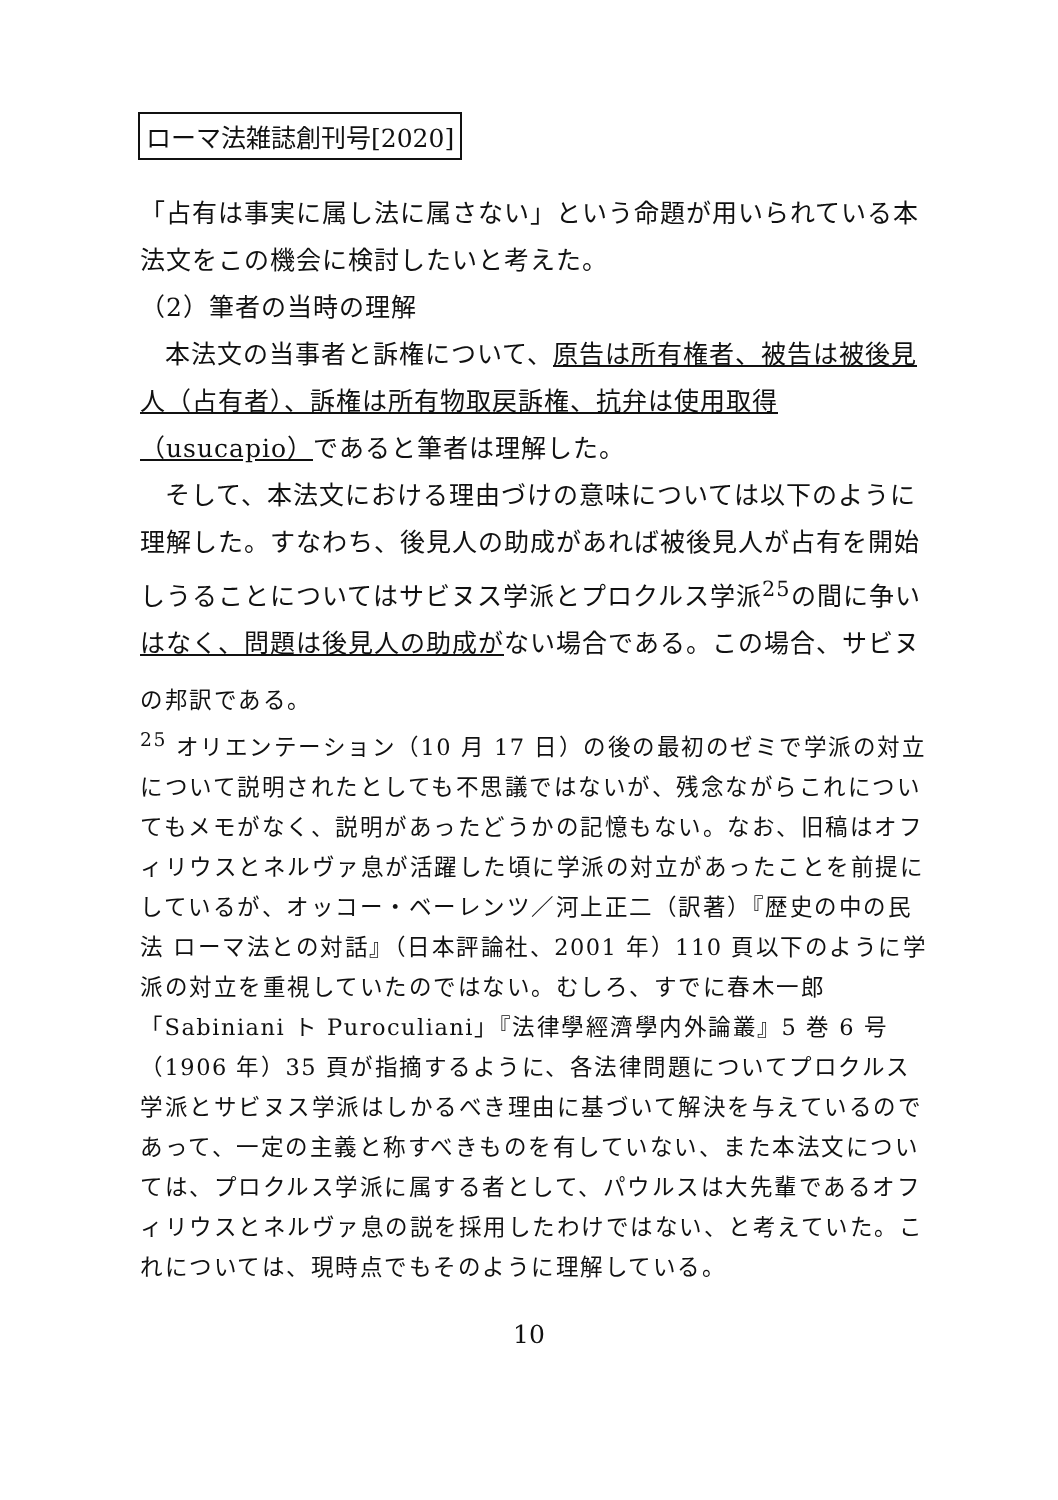ローマ法雑誌創刊号[2020]
「占有は事実に属し法に属さない」という命題が用いられている本法文をこの機会に検討したいと考えた。
（2）筆者の当時の理解
本法文の当事者と訴権について、原告は所有権者、被告は被後見人（占有者）、訴権は所有物取戻訴権、抗弁は使用取得（usucapio）であると筆者は理解した。
そして、本法文における理由づけの意味については以下のように理解した。すなわち、後見人の助成があれば被後見人が占有を開始しうることについてはサビヌス学派とプロクルス学派<sup>25</sup>の間に争いはなく、問題は後見人の助成がない場合である。この場合、サビヌ
の邦訳である。
<sup>25</sup> オリエンテーション（10 月 17 日）の後の最初のゼミで学派の対立について説明されたとしても不思議ではないが、残念ながらこれについてもメモがなく、説明があったどうかの記憶もない。なお、旧稿はオフィリウスとネルヴァ息が活躍した頃に学派の対立があったことを前提にしているが、オッコー・ベーレンツ／河上正二（訳著）『歴史の中の民法 ローマ法との対話』（日本評論社、2001 年）110 頁以下のように学派の対立を重視していたのではない。むしろ、すでに春木一郎「Sabiniani ト Puroculiani」『法律學經濟學内外論叢』5 巻 6 号（1906 年）35 頁が指摘するように、各法律問題についてプロクルス学派とサビヌス学派はしかるべき理由に基づいて解決を与えているのであって、一定の主義と称すべきものを有していない、また本法文については、プロクルス学派に属する者として、パウルスは大先輩であるオフィリウスとネルヴァ息の説を採用したわけではない、と考えていた。これについては、現時点でもそのように理解している。
10